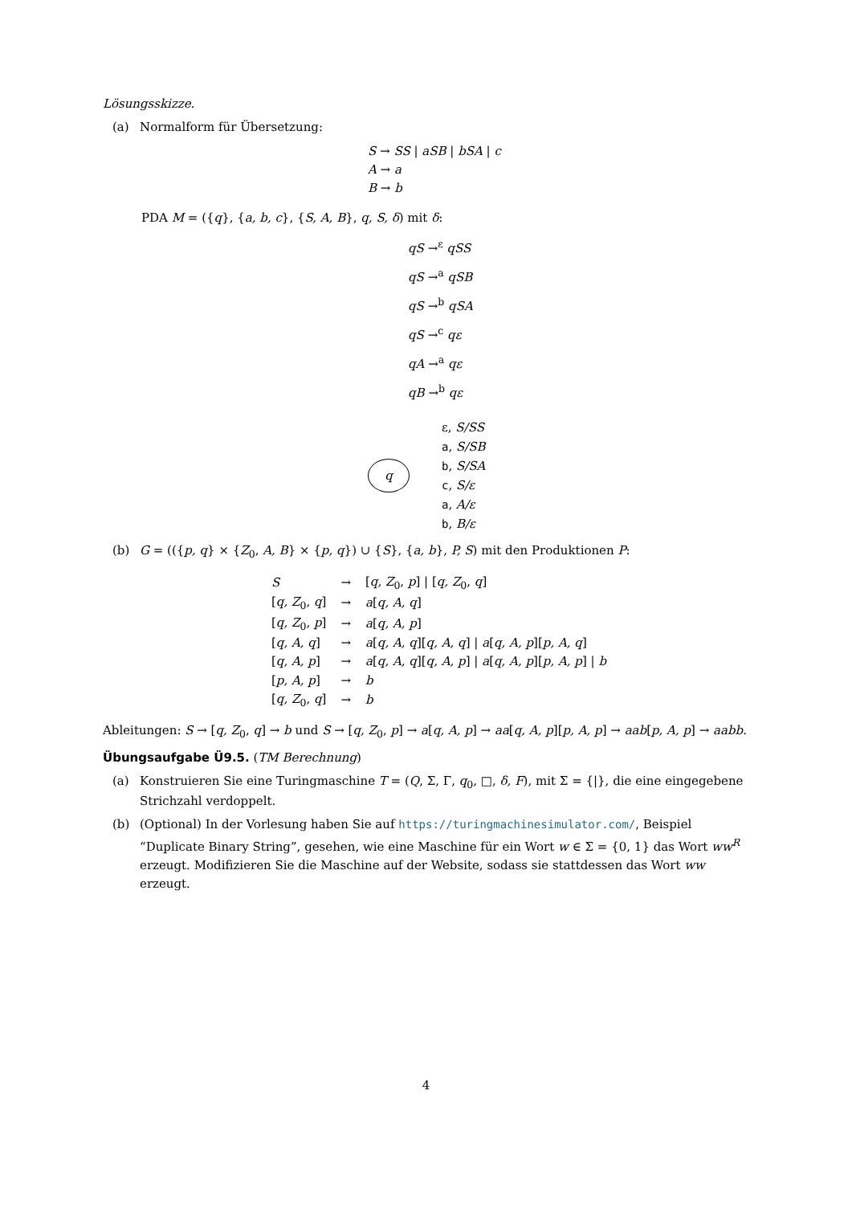Lösungsskizze.
(a) Normalform für Übersetzung:
S → SS | aSB | bSA | c
A → a
B → b
PDA M = ({q}, {a, b, c}, {S, A, B}, q, S, δ) mit δ:
qS →<sup>ε</sup> qSS
qS →<sup>a</sup> qSB
qS →<sup>b</sup> qSA
qS →<sup>c</sup> qε
qA →<sup>a</sup> qε
qB →<sup>b</sup> qε
q
ε, S/SS
a, S/SB
b, S/SA
c, S/ε
a, A/ε
b, B/ε
(b) G = (({p, q} × {Z<sub>0</sub>, A, B} × {p, q}) ∪ {S}, {a, b}, P, S) mit den Produktionen P:
| S | → | [ q, Z<sub>0</sub>, p ] / [ q, Z<sub>0</sub>, q ] |
| [ q, Z<sub>0</sub>, q ] | → | a [ q, A, q ] |
| [ q, Z<sub>0</sub>, p ] | → | a [ q, A, p ] |
| [ q, A, q ] | → | a [ q, A, q ][ q, A, q ] / a [ q, A, p ][ p, A, q ] |
| [ q, A, p ] | → | a [ q, A, q ][ q, A, p ] / a [ q, A, p ][ p, A, p ] / b |
| [ p, A, p ] | → | b |
| [ q, Z<sub>0</sub>, q ] | → | b |
Ableitungen: S → [q, Z<sub>0</sub>, q] → b und S → [q, Z<sub>0</sub>, p] → a[q, A, p] → aa[q, A, p][p, A, p] → aab[p, A, p] → aabb.
Übungsaufgabe Ü9.5.
(TM Berechnung)
(a) Konstruieren Sie eine Turingmaschine T = (Q, Σ, Γ, q<sub>0</sub>, □, δ, F), mit Σ = {|}, die eine eingegebene Strichzahl verdoppelt.
(b) (Optional) In der Vorlesung haben Sie auf https://turingmachinesimulator.com/, Beispiel “Duplicate Binary String”, gesehen, wie eine Maschine für ein Wort w ∈ Σ = {0, 1} das Wort ww<sup>R</sup> erzeugt. Modifizieren Sie die Maschine auf der Website, sodass sie stattdessen das Wort ww erzeugt.
4